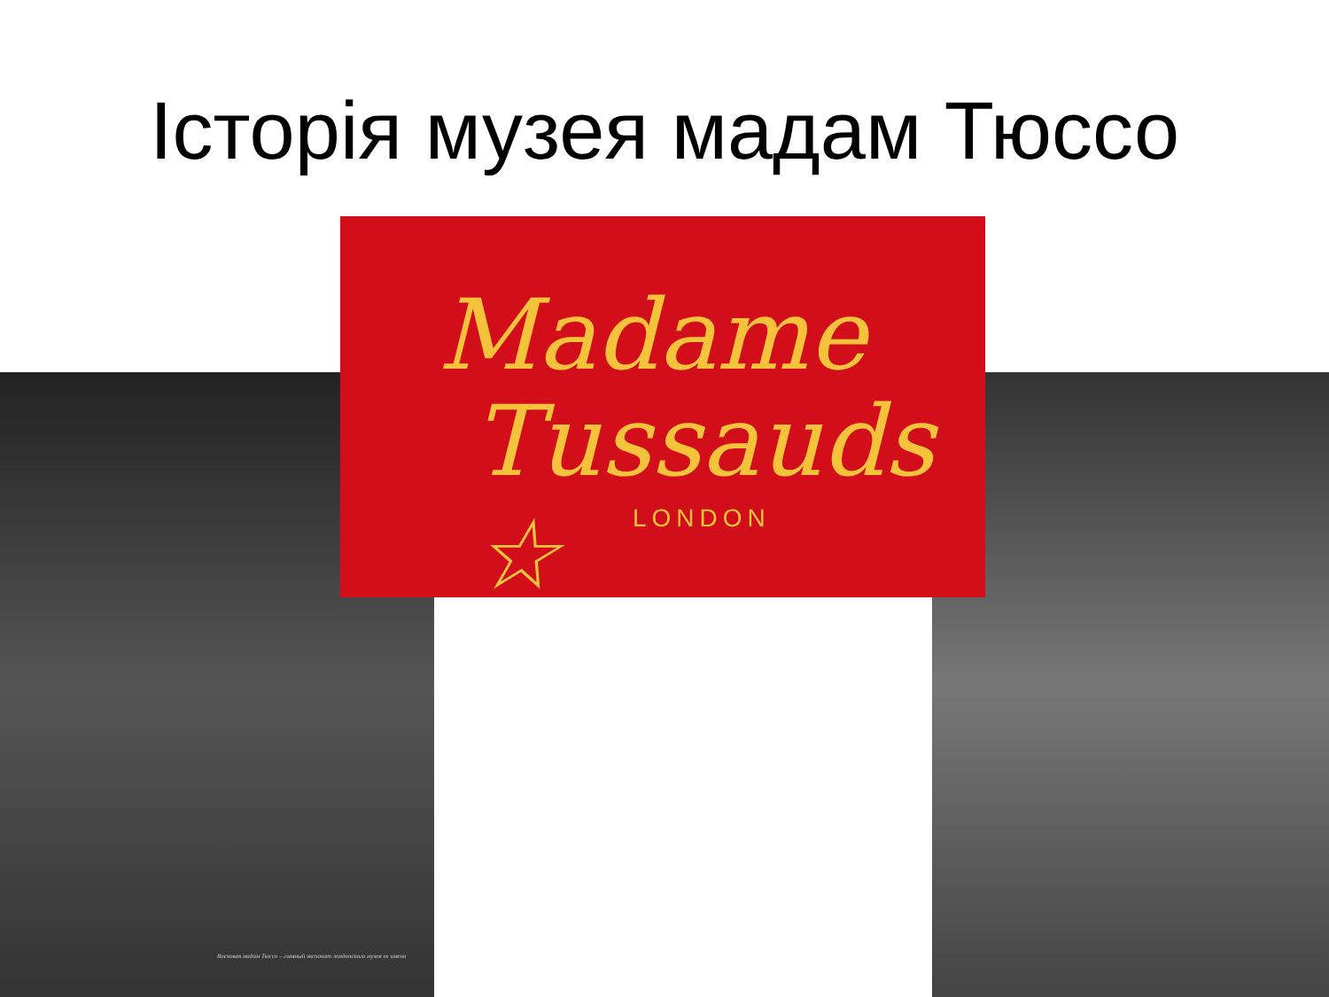Історія музея мадам Тюссо
Восковая мадам Тюссо – главный экспонат лондонского музея ее имени
Madame
Tussauds ☆
LONDON